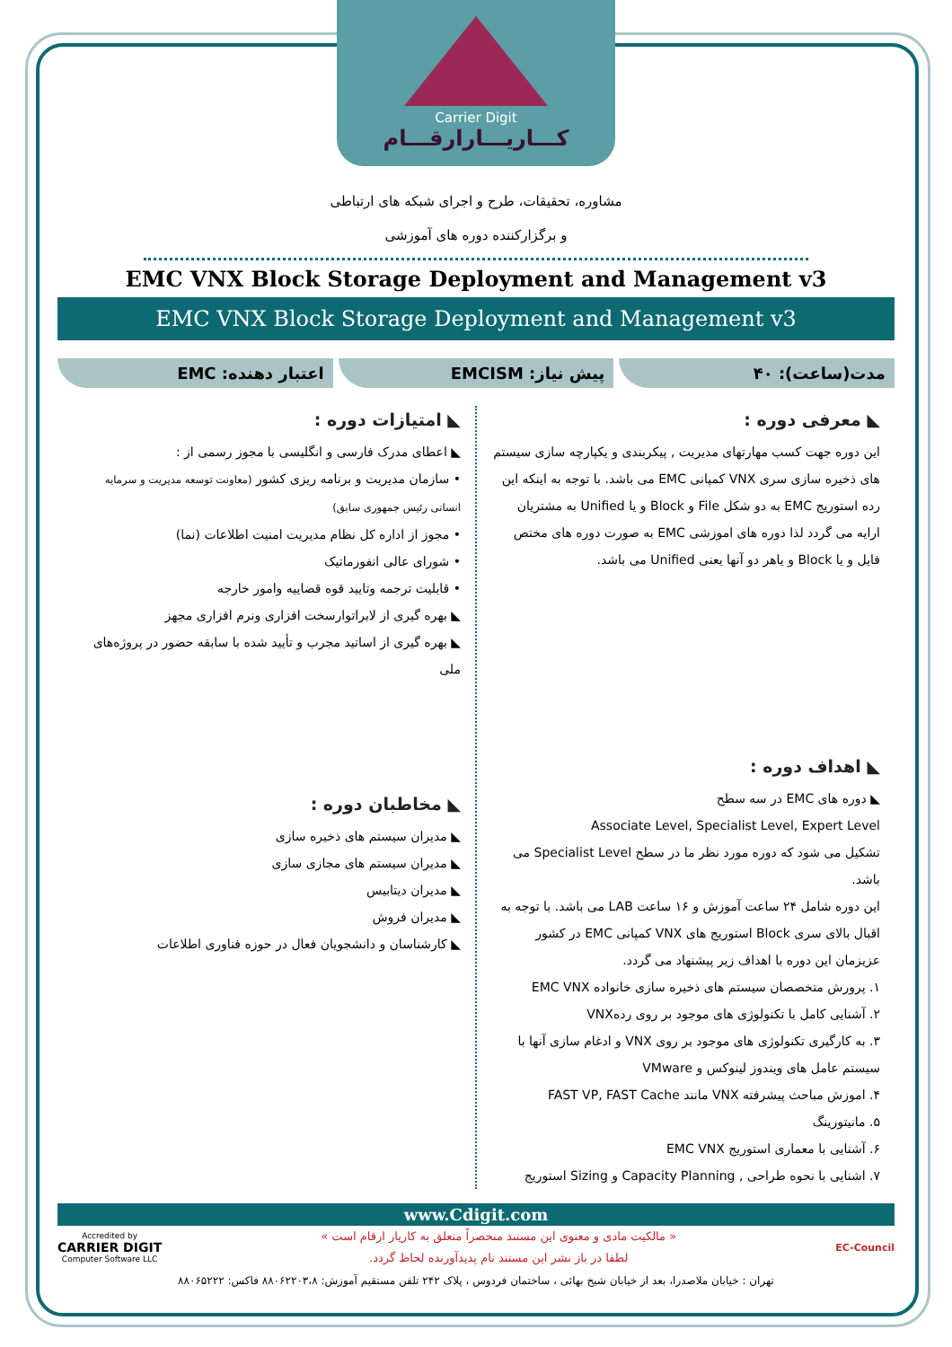Carrier Digit
کـــاریـــارارقـــام
مشاوره، تحقیقات، طرح و اجرای شبکه های ارتباطی
و برگزارکننده دوره های آموزشی
EMC VNX Block Storage Deployment and Management v3
EMC VNX Block Storage Deployment and Management v3
مدت(ساعت): ۴۰ پیش نیاز: EMCISM اعتبار دهنده: EMC
◣ معرفی دوره :
این دوره جهت کسب مهارتهای مدیریت , پیکربندی و یکپارچه سازی سیستم های ذخیره سازی سری VNX کمپانی EMC می باشد. با توجه به اینکه این رده استوریج EMC به دو شکل File و Block و یا Unified به مشتریان ارایه می گردد لذا دوره های اموزشی EMC به صورت دوره های مختص فایل و یا Block و یاهر دو آنها یعنی Unified می باشد.
◣ اهداف دوره :
◣ دوره های EMC در سه سطح
Associate Level, Specialist Level, Expert Level
تشکیل می شود که دوره مورد نظر ما در سطح Specialist Level می باشد.
این دوره شامل ۲۴ ساعت آموزش و ۱۶ ساعت LAB می باشد. با توجه به اقبال بالای سری Block استوریج های VNX کمپانی EMC در کشور عزیزمان این دوره با اهداف زیر پیشنهاد می گردد.
۱. پرورش متخصصان سیستم های ذخیره سازی خانواده EMC VNX
۲. آشنایی کامل با تکنولوژی های موجود بر روی ردهVNX
۳. به کارگیری تکنولوژی های موجود بر روی VNX و ادغام سازی آنها با سیستم عامل های ویندوز لینوکس و VMware
۴. اموزش مباحث پیشرفته VNX مانند FAST VP, FAST Cache
۵. مانیتورینگ
۶. آشنایی با معماری استوریج EMC VNX
۷. اشنایی با نحوه طراحی , Capacity Planning و Sizing استوریج
◣ امتیازات دوره :
◣ اعطای مدرک فارسی و انگلیسی با مجوز رسمی از :
• سازمان مدیریت و برنامه ریزی کشور (معاونت توسعه مدیریت و سرمایه انسانی رئیس جمهوری سابق)
• مجوز از اداره کل نظام مدیریت امنیت اطلاعات (نما)
• شورای عالی انفورماتیک
• قابلیت ترجمه وتایید قوه قضاییه وامور خارجه
◣ بهره گیری از لابراتوارسخت افزاری ونرم افزاری مجهز
◣ بهره گیری از اساتید مجرب و تأیید شده با سابقه حضور در پروژه‌های ملی
◣ مخاطبان دوره :
◣ مدیران سیستم های ذخیره سازی
◣ مدیران سیستم های مجازی سازی
◣ مدیران دیتابیس
◣ مدیران فروش
◣ کارشناسان و دانشجویان فعال در حوزه فناوری اطلاعات
www.Cdigit.com
EC-Council
« مالکیت مادی و معنوی این مستند منحصراً متعلق به کاریار ارقام است »
لطفا در باز نشر این مستند نام پدیدآورنده لحاظ گردد.
Accredited by
CARRIER DIGIT
Computer Software LLC
تهران : خیابان ملاصدرا، بعد از خیابان شیخ بهائی ، ساختمان فردوس ، پلاک ۲۴۲ تلفن مستقیم آموزش: ۸۸۰۶۲۲۰۳،۸ فاکس: ۸۸۰۶۵۲۲۲